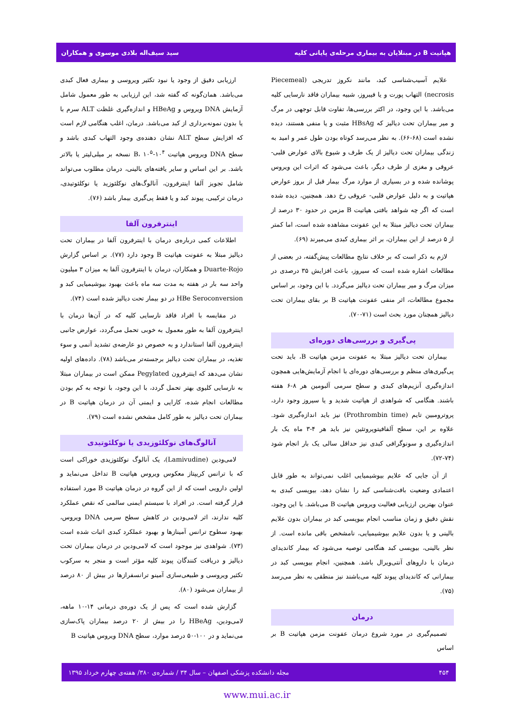هپاتیت B در مبتلایان به بیماری مرحله‌ی پایانی کلیه سید سیف‌اله بلادی موسوی و همکاران
علایم آسیب‌شناسی کبد، مانند نکروز تدریجی (Piecemeal necrosis) التهاب پورت و یا فیبروز، شبیه بیماران فاقد نارسایی کلیه می‌باشد. با این وجود، در اکثر بررسی‌ها، تفاوت قابل توجهی در مرگ و میر بیماران تحت دیالیز که HBsAg مثبت و یا منفی هستند، دیده نشده است (۶۸-۶۶). به نظر می‌رسد کوتاه بودن طول عمر و امید به زندگی بیماران تحت دیالیز از یک طرف و شیوع بالای عوارض قلبی- عروقی و مغزی از طرف دیگر، باعث می‌شود که اثرات این ویروس پوشانده شده و در بسیاری از موارد مرگ بیمار قبل از بروز عوارض هپاتیت و به دلیل عوارض قلبی- عروقی رخ دهد. همچنین، دیده شده است که اگر چه شواهد بافتی هپاتیت B مزمن در حدود ۳۰ درصد از بیماران تحت دیالیز مبتلا به این عفونت مشاهده شده است، اما کمتر از ۵ درصد از این بیماران، بر اثر بیماری کبدی می‌میرند (۶۹).
لازم به ذکر است که بر خلاف نتایج مطالعات پیش‌گفته، در بعضی از مطالعات اشاره شده است که سیروز، باعث افزایش ۳۵ درصدی در میزان مرگ و میر بیماران تحت دیالیز می‌گردد. با این وجود، بر اساس مجموع مطالعات، اثر منفی عفونت هپاتیت B بر بقای بیماران تحت دیالیز همچنان مورد بحث است (۷۱-۷۰).
پی‌گیری و بررسی‌های دوره‌ای
بیماران تحت دیالیز مبتلا به عفونت مزمن هپاتیت B، باید تحت پی‌گیری‌های منظم و بررسی‌های دوره‌ای با انجام آزمایش‌هایی همچون اندازه‌گیری آنزیم‌های کبدی و سطح سرمی آلبومین هر ۸-۶ هفته باشند. هنگامی که شواهدی از هپاتیت شدید و یا سیروز وجود دارد، پروترومبین تایم (Prothrombin time) نیز باید اندازه‌گیری شود. علاوه بر این، سطح آلفافیتوپروتئین نیز باید هر ۴-۳ ماه یک بار اندازه‌گیری و سونوگرافی کبدی نیز حداقل سالی یک بار انجام شود (۷۴-۷۲).
از آن جایی که علایم بیوشیمیایی اغلب نمی‌تواند به طور قابل اعتمادی وضعیت بافت‌شناسی کبد را نشان دهد، بیوپسی کبدی به عنوان بهترین ارزیابی فعالیت ویروس هپاتیت B می‌باشد. با این وجود، نقش دقیق و زمان مناسب انجام بیوپسی کبد در بیماران بدون علایم بالینی و یا بدون علایم بیوشیمیایی، نامشخص باقی مانده است. از نظر بالینی، بیوپسی کبد هنگامی توصیه می‌شود که بیمار کاندیدای درمان با داروهای آنتی‌ویرال باشد. همچنین، انجام بیوپسی کبد در بیمارانی که کاندیدای پیوند کلیه می‌باشند نیز منطقی به نظر می‌رسد (۷۵).
درمان
تصمیم‌گیری در مورد شروع درمان عفونت مزمن هپاتیت B بر اساس
ارزیابی دقیق از وجود یا نبود تکثیر ویروسی و بیماری فعال کبدی می‌باشد. همان‌گونه که گفته شد، این ارزیابی به طور معمول شامل آزمایش DNA ویروس و HBeAg و اندازه‌گیری غلظت ALT سرم با یا بدون نمونه‌برداری از کبد می‌باشد. درمان، اغلب هنگامی لازم است که افزایش سطح ALT نشان دهنده‌ی وجود التهاب کبدی باشد و سطح DNA ویروس هپاتیت B، ۱۰<sup>۵</sup>-۱۰<sup>۴</sup> نسخه بر میلی‌لیتر یا بالاتر باشد. بر این اساس و سایر یافته‌های بالینی، درمان مطلوب می‌تواند شامل تجویز آلفا اینترفرون، آنالوگ‌های نوکلئوزید یا نوکلئوتیدی، درمان ترکیبی، پیوند کبد و یا فقط پی‌گیری بیمار باشد (۷۶).
اینترفرون آلفا
اطلاعات کمی درباره‌ی درمان با اینترفرون آلفا در بیماران تحت دیالیز مبتلا به عفونت هپاتیت B وجود دارد (۷۷). بر اساس گزارش Duarte-Rojo و همکاران، درمان با اینترفرون آلفا به میزان ۳ میلیون واحد سه بار در هفته به مدت سه ماه باعث بهبود بیوشیمیایی کبد و HBe Seroconversion در دو بیمار تحت دیالیز شده است (۷۴).
در مقایسه با افراد فاقد نارسایی کلیه که در آن‌ها درمان با اینترفرون آلفا به طور معمول به خوبی تحمل می‌گردد، عوارض جانبی اینترفرون آلفا استاندارد و به خصوص دو عارضه‌ی تشدید آنمی و سوء تغذیه، در بیماران تحت دیالیز برجسته‌تر می‌باشد (۷۸). داده‌های اولیه نشان می‌دهد که اینترفرون Pegylated ممکن است در بیماران مبتلا به نارسایی کلیوی بهتر تحمل گردد، با این وجود، با توجه به کم بودن مطالعات انجام شده، کارایی و ایمنی آن در درمان هپاتیت B در بیماران تحت دیالیز به طور کامل مشخص نشده است (۷۹).
آنالوگ‌های نوکلئوزیدی یا نوکلئوتیدی
لامی‌ودین (Lamivudine)، یک آنالوگ نوکلئوزیدی خوراکی است که با ترانس کریپتاز معکوس ویروس هپاتیت B تداخل می‌نماید و اولین دارویی است که از این گروه در درمان هپاتیت B مورد استفاده قرار گرفته است. در افراد با سیستم ایمنی سالمی که نقص عملکرد کلیه ندارند، اثر لامی‌ودین در کاهش سطح سرمی DNA ویروس، بهبود سطوح ترانس آمینازها و بهبود عملکرد کبدی اثبات شده است (۷۳). شواهدی نیز موجود است که لامی‌ودین در درمان بیماران تحت دیالیز و دریافت کنندگان پیوند کلیه مؤثر است و منجر به سرکوب تکثیر ویروسی و طبیعی‌سازی آمینو ترانسفرازها در بیش از ۸۰ درصد از بیماران می‌شود (۸۰).
گزارش شده است که پس از یک دوره‌ی درمانی ۱۴-۱۰ ماهه، لامی‌ودین، HBeAg را در بیش از ۲۰ درصد بیماران پاک‌سازی می‌نماید و در ۱۰۰-۵۰ درصد موارد، سطح DNA ویروس هپاتیت B
۴۵۴ مجله دانشکده پزشکی اصفهان – سال ۳۴ / شماره‌ی ۳۸۰/ هفته‌ی چهارم خرداد ۱۳۹۵
www.mui.ac.ir